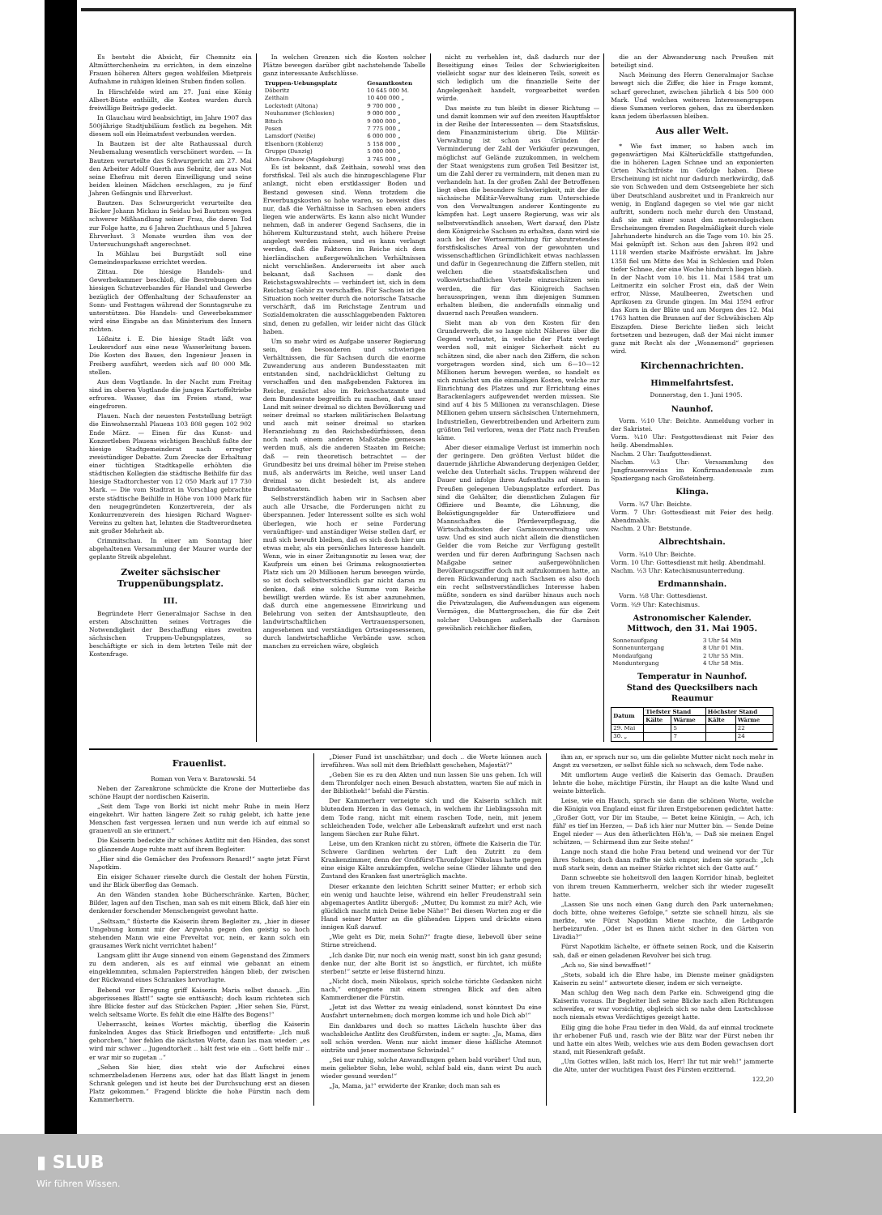Es besteht die Absicht, für Chemnitz ein Altmütterchenheim zu errichten, in dem einzelne Frauen höheren Alters gegen wohlfeilen Mietpreis Aufnahme in ruhigen kleinen Stuben finden sollen.
In Hirschfelde wird am 27. Juni eine König Albert-Büste enthüllt, die Kosten wurden durch freiwillige Beiträge gedeckt.
In Glauchau wird beabsichtigt, im Jahre 1907 das 500jährige Stadtjubiläum festlich zu begehen. Mit diesem soll ein Heimatsfest verbunden werden.
In Bautzen ist der alte Rathaussaal durch Neubemalung wesentlich verschönert worden. — In Bautzen verurteilte das Schwurgericht am 27. Mai den Arbeiter Adolf Guerth aus Sebnitz, der aus Not seine Ehefrau mit deren Einwilligung und seine beiden kleinen Mädchen erschlagen, zu je fünf Jahren Gefängnis und Ehrverlust.
Bautzen. Das Schwurgericht verurteilte den Bäcker Johann Mickau in Seidau bei Bautzen wegen schwerer Mißhandlung seiner Frau, die deren Tod zur Folge hatte, zu 6 Jahren Zuchthaus und 5 Jahren Ehrverlust. 3 Monate wurden ihm von der Untersuchungshaft angerechnet.
In Mühlau bei Burgstädt soll eine Gemeindesparkasse errichtet werden.
Zittau. Die hiesige Handels- und Gewerbekammer beschloß, die Bestrebungen des hiesigen Schutzverbandes für Handel und Gewerbe bezüglich der Offenhaltung der Schaufenster an Sonn- und Festtagen während der Sonntagsruhe zu unterstützen. Die Handels- und Gewerbekammer wird eine Eingabe an das Ministerium des Innern richten.
Lößnitz i. E. Die hiesige Stadt läßt von Leukersdorf aus eine neue Wasserleitung bauen. Die Kosten des Baues, den Ingenieur Jensen in Freiberg ausführt, werden sich auf 80 000 Mk. stellen.
Aus dem Vogtlande. In der Nacht zum Freitag sind im oberen Vogtlande die jungen Kartoffeltriebe erfroren. Wasser, das im Freien stand, war eingefroren.
Plauen. Nach der neuesten Feststellung beträgt die Einwohnerzahl Plauens 103 808 gegen 102 902 Ende März. — Einen für das Kunst- und Konzertleben Plauens wichtigen Beschluß faßte der hiesige Stadtgemeinderat nach erregter zweistündiger Debatte. Zum Zwecke der Erhaltung einer tüchtigen Stadtkapelle erhöhten die städtischen Kollegien die städtische Beihilfe für das hiesige Stadtorchester von 12 050 Mark auf 17 730 Mark. — Die vom Stadtrat in Vorschlag gebrachte erste städtische Beihilfe in Höhe von 1000 Mark für den neugegründeten Konzertverein, der als Konkurrenzverein des hiesigen Richard Wagner-Vereins zu gelten hat, lehnten die Stadtverordneten mit großer Mehrheit ab.
Crimmitschau. In einer am Sonntag hier abgehaltenen Versammlung der Maurer wurde der geplante Streik abgelehnt.
Zweiter sächsischer Truppenübungsplatz.
III.
Begründete Herr Generalmajor Sachse in den ersten Abschnitten seines Vortrages die Notwendigkeit der Beschaffung eines zweiten sächsischen Truppen-Uebungsplatzes, so beschäftigte er sich in dem letzten Teile mit der Kostenfrage.
In welchen Grenzen sich die Kosten solcher Plätze bewegen darüber gibt nachstehende Tabelle ganz interessante Aufschlüsse.
| Truppen-Uebungsplatz | Gesamtkosten |
| --- | --- |
| Döberitz | 10 645 000 M. |
| Zeithain | 10 400 000 „ |
| Lockstedt (Altona) | 9 700 000 „ |
| Neuhammer (Schlesien) | 9 000 000 „ |
| Bitsch | 9 000 000 „ |
| Posen | 7 775 000 „ |
| Lamsdorf (Neiße) | 6 000 000 „ |
| Elsenborn (Koblenz) | 5 158 000 „ |
| Gruppe (Danzig) | 5 000 000 „ |
| Alten-Grabow (Magdeburg) | 3 745 000 „ |
Es ist bekannt, daß Zeithain, sowohl was den forstfiskal. Teil als auch die hinzugeschlagene Flur anlangt, nicht eben erstklassiger Boden und Bestand gewesen sind. Wenn trotzdem die Erwerbungskosten so hohe waren, so beweist dies nur, daß die Verhältnisse in Sachsen eben anders liegen wie anderwärts. Es kann also nicht Wunder nehmen, daß in anderer Gegend Sachsens, die in höherem Kulturzustand steht, auch höhere Preise angelegt werden müssen, und es kann verlangt werden, daß die Faktoren im Reiche sich dem hierländischen außergewöhnlichen Verhältnissen nicht verschließen. Andererseits ist aber auch bekannt, daß Sachsen — dank des Reichstagswahlrechts — verhindert ist, sich in dem Reichstag Gehör zu verschaffen. Für Sachsen ist die Situation noch weiter durch die notorische Tatsache verschärft, daß im Reichstage Zentrum und Sozialdemokraten die ausschlaggebenden Faktoren sind, denen zu gefallen, wir leider nicht das Glück haben.
Um so mehr wird es Aufgabe unserer Regierung sein, den besonderen und schwierigen Verhältnissen, die für Sachsen durch die enorme Zuwanderung aus anderen Bundesstaaten mit entstanden sind, nachdrücklichst Geltung zu verschaffen und den maßgebenden Faktoren im Reiche, zunächst also im Reichsschatzamte und dem Bundesrate begreiflich zu machen, daß unser Land mit seiner dreimal so dichten Bevölkerung und seiner dreimal so starken militärischen Belastung und auch mit seiner dreimal so starken Heranziehung zu den Reichsbedürfnissen, denn noch nach einem anderen Maßstabe gemessen werden muß, als die anderen Staaten im Reiche; daß — rein theoretisch betrachtet — der Grundbesitz bei uns dreimal höher im Preise stehen muß, als anderwärts im Reiche, weil unser Land dreimal so dicht besiedelt ist, als andere Bundesstaaten.
Selbstverständlich haben wir in Sachsen aber auch alle Ursache, die Forderungen nicht zu überspannen. Jeder Interessent sollte es sich wohl überlegen, wie hoch er seine Forderung vernünftiger- und anständiger Weise stellen darf, er muß sich bewußt bleiben, daß es sich doch hier um etwas mehr, als ein persönliches Interesse handelt. Wenn, wie in einer Zeitungsnotiz zu lesen war, der Kaufpreis um einen bei Grimma rekognoszierten Platz sich um 20 Millionen herum bewegen würde, so ist doch selbstverständlich gar nicht daran zu denken, daß eine solche Summe vom Reiche bewilligt werden würde. Es ist aber anzunehmen, daß durch eine angemessene Einwirkung und Belehrung von seiten der Amtshauptleute, den landwirtschaftlichen Vertrauenspersonen, angesehenen und verständigen Ortseingesessenen, durch landwirtschaftliche Verbände usw. schon manches zu erreichen wäre, obgleich
nicht zu verhehlen ist, daß dadurch nur der Beseitigung eines Teiles der Schwierigkeiten vielleicht sogar nur des kleineren Teils, soweit es sich lediglich um die finanzielle Seite der Angelegenheit handelt, vorgearbeitet werden würde.
Das meiste zu tun bleibt in dieser Richtung — und damit kommen wir auf den zweiten Hauptfaktor in der Reihe der Interessenten — dem Staatsfiskus, dem Finanzministerium übrig. Die Militär-Verwaltung ist schon aus Gründen der Verminderung der Zahl der Verkäufer gezwungen, möglichst auf Gelände zuzukommen, in welchem der Staat wenigstens zum großen Teil Besitzer ist, um die Zahl derer zu vermindern, mit denen man zu verhandeln hat. In der großen Zahl der Betroffenen liegt eben die besondere Schwierigkeit, mit der die sächsische Militär-Verwaltung zum Unterschiede von den Verwaltungen anderer Kontingente zu kämpfen hat. Legt unsere Regierung, was wir als selbstverständlich ansehen, Wert darauf, den Platz dem Königreiche Sachsen zu erhalten, dann wird sie auch bei der Wertsermittelung für abzutretendes forstfiskalisches Areal von der gewohnten und wissenschaftlichen Gründlichkeit etwas nachlassen und dafür in Gegenrechnung die Ziffern stellen, mit welchen die staatsfiskalischen und volkswirtschaftlichen Vorteile einzuschätzen sein werden, die für das Königreich Sachsen herausspringen, wenn ihm diejenigen Summen erhalten bleiben, die andernfalls einmalig und dauernd nach Preußen wandern.
Sieht man ab von den Kosten für den Grunderwerb, die so lange nicht Näheres über die Gegend verlautet, in welche der Platz verlegt werden soll, mit einiger Sicherheit nicht zu schätzen sind, die aber nach den Ziffern, die schon vorgetragen worden sind, sich um 6—10—12 Millionen herum bewegen werden, so handelt es sich zunächst um die einmaligen Kosten, welche zur Einrichtung des Platzes und zur Errichtung eines Barackenlagers aufgewendet werden müssen. Sie sind auf 4 bis 5 Millionen zu veranschlagen. Diese Millionen gehen unsern sächsischen Unternehmern, Industriellen, Gewerbtreibenden und Arbeitern zum größten Teil verloren, wenn der Platz nach Preußen käme.
Aber dieser einmalige Verlust ist immerhin noch der geringere. Den größten Verlust bildet die dauernde jährliche Abwanderung derjenigen Gelder, welche den Unterhalt sächs. Truppen während der Dauer und infolge ihres Aufenthalts auf einem in Preußen gelegenen Uebungsplatze erfordert. Das sind die Gehälter, die dienstlichen Zulagen für Offiziere und Beamte, die Löhnung, die Beköstigungsgelder für Unteroffiziere und Mannschaften die Pferdeverpflegung, die Wirtschaftskosten der Garnisonverwaltung usw. usw. Und es sind auch nicht allein die dienstlichen Gelder die vom Reiche zur Verfügung gestellt werden und für deren Aufbringung Sachsen nach Maßgabe seiner außergewöhnlichen Bevölkerungsziffer doch mit aufzukommen hatte, an deren Rückwanderung nach Sachsen es also doch ein recht selbstverständliches Interesse haben müßte, sondern es sind darüber hinaus auch noch die Privatzulagen, die Aufwendungen aus eigenem Vermögen, die Muttergroschen, die für die Zeit solcher Uebungen außerhalb der Garnison gewöhnlich reichlicher fließen,
die an der Abwanderung nach Preußen mit beteiligt sind.
Nach Meinung des Herrn Generalmajor Sachse bewegt sich die Ziffer, die hier in Frage kommt, scharf gerechnet, zwischen jährlich 4 bis 500 000 Mark. Und welchen weiteren Interessengruppen diese Summen verloren gehen, das zu überdenken kann jedem überlassen bleiben.
Aus aller Welt.
* Wie fast immer, so haben auch im gegenwärtigen Mai Kälterückfälle stattgefunden, die in höheren Lagen Schnee und an exponierten Orten Nachtfröste im Gefolge haben. Diese Erscheinung ist nicht nur dadurch merkwürdig, daß sie von Schweden und dem Ostseegebiete her sich über Deutschland ausbreitet und in Frankreich nur wenig, in England dagegen so viel wie gar nicht auftritt, sondern noch mehr durch den Umstand, daß sie mit einer sonst den meteorologischen Erscheinungen fremden Regelmäßigkeit durch viele Jahrhunderte hindurch an die Tage vom 10. bis 25. Mai geknüpft ist. Schon aus den Jahren 892 und 1118 werden starke Maifröste erwähnt. Im Jahre 1358 fiel um Mitte des Mai in Schlesien und Polen tiefer Schnee, der eine Woche hindurch liegen blieb. In der Nacht vom 10. bis 11. Mai 1584 trat um Leitmeritz ein solcher Frost ein, daß der Wein erfror, Nüsse, Maulbeeren, Zwetschen und Aprikosen zu Grunde gingen. Im Mai 1594 erfror das Korn in der Blüte und am Morgen des 12. Mai 1763 hatten die Brunnen auf der Schwäbischen Alp Eiszapfen. Diese Berichte ließen sich leicht fortsetzen und bezeugen, daß der Mai nicht immer ganz mit Recht als der „Wonnemond“ gepriesen wird.
Kirchennachrichten.
Himmelfahrtsfest.
Donnerstag, den 1. Juni 1905.
Naunhof.
Vorm. ½10 Uhr: Beichte. Anmeldung vorher in der Sakristei.
Vorm. ¾10 Uhr: Festgottesdienst mit Feier des heilg. Abendmahles.
Nachm. 2 Uhr: Taufgottesdienst.
Nachm. ½3 Uhr: Versammlung des Jungfrauenvereins im Konfirmandensaale zum Spaziergang nach Großsteinberg.
Klinga.
Vorm. ¾7 Uhr: Beichte.
Vorm. 7 Uhr: Gottesdienst mit Feier des heilg. Abendmahls.
Nachm. 2 Uhr: Betstunde.
Albrechtshain.
Vorm. ¾10 Uhr: Beichte.
Vorm. 10 Uhr: Gottesdienst mit heilg. Abendmahl.
Nachm. ½3 Uhr: Katechismusunterredung.
Erdmannshain.
Vorm. ½8 Uhr: Gottesdienst.
Vorm. ¾9 Uhr: Katechismus.
Astronomischer Kalender.
Mittwoch, den 31. Mai 1905.
| Sonnenaufgang | 3 Uhr 54 Min |
| Sonnenuntergang | 8 Uhr 01 Min. |
| Mondaufgang | 2 Uhr 55 Min. |
| Monduntergang | 4 Uhr 58 Min. |
Temperatur in Naunhof.
Stand des Quecksilbers nach Reaumur
| Datum | Tiefster Stand | | Höchster Stand | |
| --- | --- | --- | --- | --- |
| | Kälte | Wärme | Kälte | Wärme |
| 29. Mai | | 5 | | 22 |
| 30. „ | | 7 | | 24 |
Frauenlist.
Roman von Vera v. Baratowski. 54
Neben der Zarenkrone schmückte die Krone der Mutterliebe das schöne Haupt der nordischen Kaiserin.
„Seit dem Tage von Borki ist nicht mehr Ruhe in mein Herz eingekehrt. Wir hatten längere Zeit so ruhig gelebt, ich hatte jene Menschen fast vergessen lernen und nun werde ich auf einmal so grauenvoll an sie erinnert.“
Die Kaiserin bedeckte ihr schönes Antlitz mit den Händen, das sonst so glänzende Auge ruhte matt auf ihrem Begleiter.
„Hier sind die Gemächer des Professors Renard!“ sagte jetzt Fürst Napotkim.
Ein eisiger Schauer rieselte durch die Gestalt der hohen Fürstin, und ihr Blick überflog das Gemach.
An den Wänden standen hohe Bücherschränke. Karten, Bücher, Bilder, lagen auf den Tischen, man sah es mit einem Blick, daß hier ein denkender forschender Menschengeist gewohnt hatte.
„Seltsam,“ flüsterte die Kaiserin ihrem Begleiter zu, „hier in dieser Umgebung kommt mir der Argwohn gegen den geistig so hoch stehenden Mann wie eine Freveltat vor, nein, er kann solch ein grausames Werk nicht verrichtet haben!“
Langsam glitt ihr Auge sinnend von einem Gegenstand des Zimmers zu dem anderen, als es auf einmal wie gebannt an einem eingeklemmten, schmalen Papierstreifen hängen blieb, der zwischen der Rückwand eines Schrankes hervorlugte.
Bebend vor Erregung griff Kaiserin Maria selbst danach. „Ein abgerissenes Blatt!“ sagte sie enttäuscht; doch kaum richteten sich ihre Blicke fester auf das Stückchen Papier. „Hier sehen Sie, Fürst, welch seltsame Worte. Es fehlt die eine Hälfte des Bogens!“
Ueberrascht, keines Wortes mächtig, überflog die Kaiserin funkelnden Auges das Stück Briefbogen und entzifferte: „Ich muß gehorchen,“ hier fehlen die nächsten Worte, dann las man wieder: „es wird mir schwer .. Jugendtorheit .. hält fest wie ein .. Gott helfe mir .. er war mir so zugetan ..“
„Sehen Sie hier, dies steht wie der Aufschrei eines schmerzbeladenen Herzens aus, oder hat das Blatt längst in jenem Schrank gelegen und ist heute bei der Durchsuchung erst an diesen Platz gekommen.“ Fragend blickte die hohe Fürstin nach dem Kammerherrn.
„Dieser Fund ist unschätzbar; und doch .. die Worte können auch irreführen. Was soll mit dem Briefblatt geschehen, Majestät?“
„Geben Sie es zu den Akten und nun lassen Sie uns gehen. Ich will dem Thronfolger noch einen Besuch abstatten, warten Sie auf mich in der Bibliothek!“ befahl die Fürstin.
Der Kammerherr verneigte sich und die Kaiserin schlich mit blutendem Herzen in das Gemach, in welchem ihr Lieblingssohn mit dem Tode rang, nicht mit einem raschen Tode, nein, mit jenem schleichenden Tode, welcher alle Lebenskraft aufzehrt und erst nach langem Siechen zur Ruhe führt.
Leise, um den Kranken nicht zu stören, öffnete die Kaiserin die Tür. Schwere Gardinen wehrten der Luft den Zutritt zu dem Krankenzimmer, denn der Großfürst-Thronfolger Nikolaus hatte gegen eine eisige Kälte anzukämpfen, welche seine Glieder lähmte und den Zustand des Kranken fast unerträglich machte.
Dieser erkannte den leichten Schritt seiner Mutter; er erhob sich ein wenig und hauchte leise, während ein heller Freudenstrahl sein abgemagertes Antlitz übergoß: „Mutter, Du kommst zu mir? Ach, wie glücklich macht mich Deine liebe Nähe!“ Bei diesen Worten zog er die Hand seiner Mutter an die glühenden Lippen und drückte einen innigen Kuß darauf.
„Wie geht es Dir, mein Sohn?“ fragte diese, liebevoll über seine Stirne streichend.
„Ich danke Dir, nur noch ein wenig matt, sonst bin ich ganz gesund; denke nur, der alte Borit ist so ängstlich, er fürchtet, ich müßte sterben!“ setzte er leise flüsternd hinzu.
„Nicht doch, mein Nikolaus, sprich solche törichte Gedanken nicht nach,“ entgegnete mit einem strengen Blick auf den alten Kammerdiener die Fürstin.
„Jetzt ist das Wetter zu wenig einladend, sonst könntest Du eine Ausfahrt unternehmen; doch morgen komme ich und hole Dich ab!“
Ein dankbares und doch so mattes Lächeln huschte über das wachsbleiche Antlitz des Großfürsten, indem er sagte: „Ja, Mama, dies soll schön werden. Wenn nur nicht immer diese häßliche Atemnot einträte und jener momentane Schwindel.“
„Sei nur ruhig, solche Anwandlungen gehen bald vorüber! Und nun, mein geliebter Sohn, lebe wohl, schlaf bald ein, dann wirst Du auch wieder gesund werden!“
„Ja, Mama, ja!“ erwiderte der Kranke; doch man sah es
ihm an, er sprach nur so, um die geliebte Mutter nicht noch mehr in Angst zu versetzen, er selbst fühle sich so schwach, dem Tode nahe.
Mit umflortem Auge verließ die Kaiserin das Gemach. Draußen lehnte die hohe, mächtige Fürstin, ihr Haupt an die kalte Wand und weinte bitterlich.
Leise, wie ein Hauch, sprach sie dann die schönen Worte, welche die Königin von England einst für ihren Erstgeborenen gedichtet hatte: „Großer Gott, vor Dir im Staube, — Betet keine Königin, — Ach, ich fühl' es tief im Herzen, — Daß ich hier nur Mutter bin. — Sende Deine Engel nieder — Aus den ätherlichten Höh'n, — Daß sie meinen Engel schützen, — Schirmend ihm zur Seite stehn!“
Lange noch stand die hohe Frau betend und weinend vor der Tür ihres Sohnes; doch dann raffte sie sich empor, indem sie sprach: „Ich muß stark sein, denn an meiner Stärke richtet sich der Gatte auf.“
Dann schwebte sie hoheitsvoll den langen Korridor hinab, begleitet von ihrem treuen Kammerherrn, welcher sich ihr wieder zugesellt hatte.
„Lassen Sie uns noch einen Gang durch den Park unternehmen; doch bitte, ohne weiteres Gefolge,“ setzte sie schnell hinzu, als sie merkte, wie Fürst Napotkim Miene machte, die Leibgarde herbeizurufen. „Oder ist es Ihnen nicht sicher in den Gärten von Livadia?“
Fürst Napotkim lächelte, er öffnete seinen Rock, und die Kaiserin sah, daß er einen geladenen Revolver bei sich trug.
„Ach so, Sie sind bewaffnet!“
„Stets, sobald ich die Ehre habe, im Dienste meiner gnädigsten Kaiserin zu sein!“ antwortete dieser, indem er sich verneigte.
Man schlug den Weg nach dem Parke ein. Schweigend ging die Kaiserin voraus. Ihr Begleiter ließ seine Blicke nach allen Richtungen schweifen, er war vorsichtig, obgleich sich so nahe dem Lustschlosse noch niemals etwas Verdächtiges gezeigt hatte.
Eilig ging die hohe Frau tiefer in den Wald, da auf einmal trocknete ihr erhobener Fuß und, rasch wie der Blitz war der Fürst neben ihr und hatte ein altes Weib, welches wie aus dem Boden gewachsen dort stand, mit Riesenkraft gefaßt.
„Um Gottes willen, laßt mich los, Herr! Ihr tut mir weh!“ jammerte die Alte, unter der wuchtigen Faust des Fürsten erzitternd.
122,20
▮ SLUB
Wir führen Wissen.